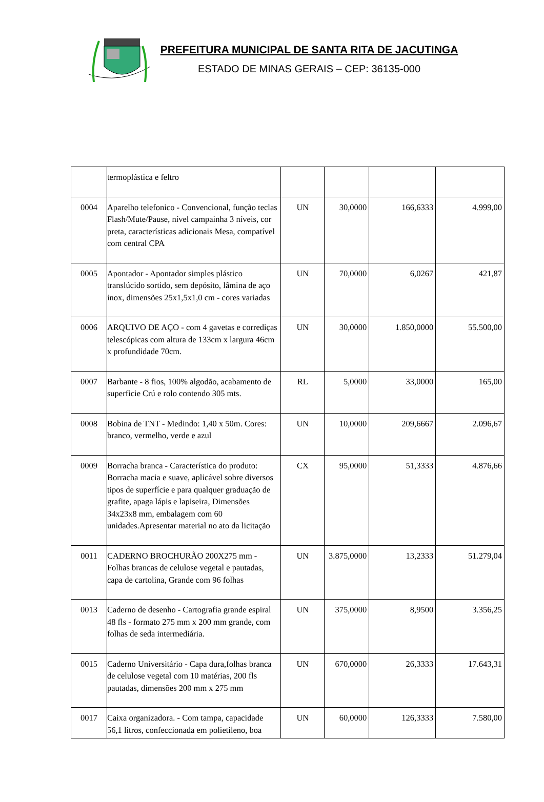PREFEITURA MUNICIPAL DE SANTA RITA DE JACUTINGA
ESTADO DE MINAS GERAIS – CEP: 36135-000
| | termoplástica e feltro | | | | |
| 0004 | Aparelho telefonico - Convencional, função teclas Flash/Mute/Pause, nível campainha 3 níveis, cor preta, características adicionais Mesa, compatível com central CPA | UN | 30,0000 | 166,6333 | 4.999,00 |
| 0005 | Apontador - Apontador simples plástico translúcido sortido, sem depósito, lâmina de aço inox, dimensões 25x1,5x1,0 cm - cores variadas | UN | 70,0000 | 6,0267 | 421,87 |
| 0006 | ARQUIVO DE AÇO - com 4 gavetas e corrediças telescópicas com altura de 133cm x largura 46cm x profundidade 70cm. | UN | 30,0000 | 1.850,0000 | 55.500,00 |
| 0007 | Barbante - 8 fios, 100% algodão, acabamento de superficie Crú e rolo contendo 305 mts. | RL | 5,0000 | 33,0000 | 165,00 |
| 0008 | Bobina de TNT - Medindo: 1,40 x 50m. Cores: branco, vermelho, verde e azul | UN | 10,0000 | 209,6667 | 2.096,67 |
| 0009 | Borracha branca - Característica do produto: Borracha macia e suave, aplicável sobre diversos tipos de superfície e para qualquer graduação de grafite, apaga lápis e lapiseira, Dimensões 34x23x8 mm, embalagem com 60 unidades.Apresentar material no ato da licitação | CX | 95,0000 | 51,3333 | 4.876,66 |
| 0011 | CADERNO BROCHURÃO 200X275 mm - Folhas brancas de celulose vegetal e pautadas, capa de cartolina, Grande com 96 folhas | UN | 3.875,0000 | 13,2333 | 51.279,04 |
| 0013 | Caderno de desenho - Cartografia grande espiral 48 fls - formato 275 mm x 200 mm grande, com folhas de seda intermediária. | UN | 375,0000 | 8,9500 | 3.356,25 |
| 0015 | Caderno Universitário - Capa dura,folhas branca de celulose vegetal com 10 matérias, 200 fls pautadas, dimensões 200 mm x 275 mm | UN | 670,0000 | 26,3333 | 17.643,31 |
| 0017 | Caixa organizadora. - Com tampa, capacidade 56,1 litros, confeccionada em polietileno, boa | UN | 60,0000 | 126,3333 | 7.580,00 |